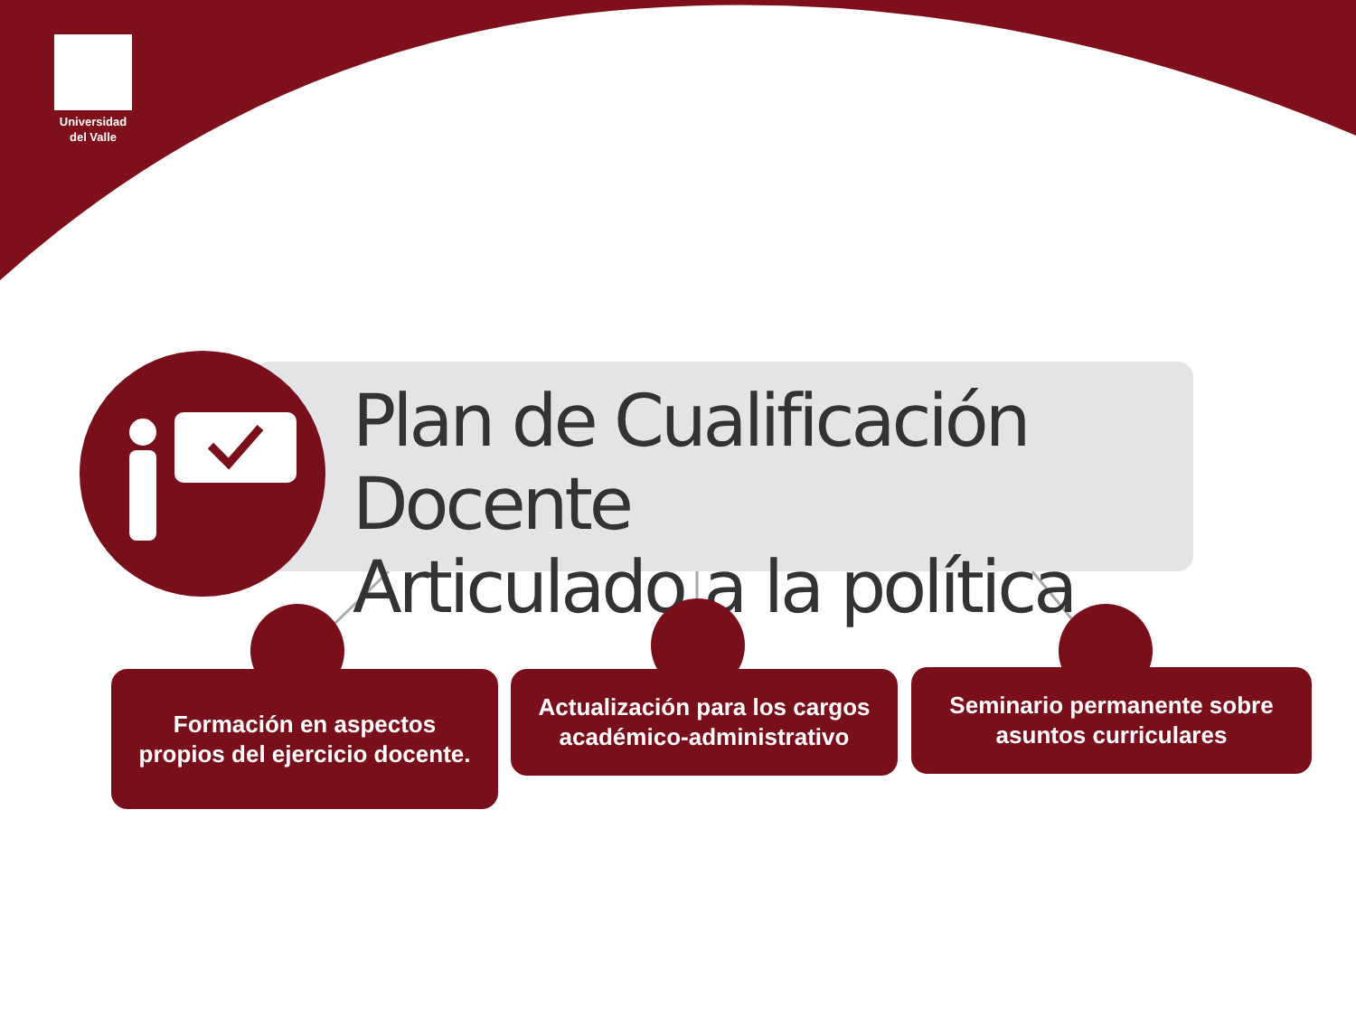Universidad
del Valle
Plan de Cualificación Docente
Articulado a la política
Formación en aspectos propios del ejercicio docente.
Actualización para los cargos académico-administrativo
Seminario permanente sobre asuntos curriculares